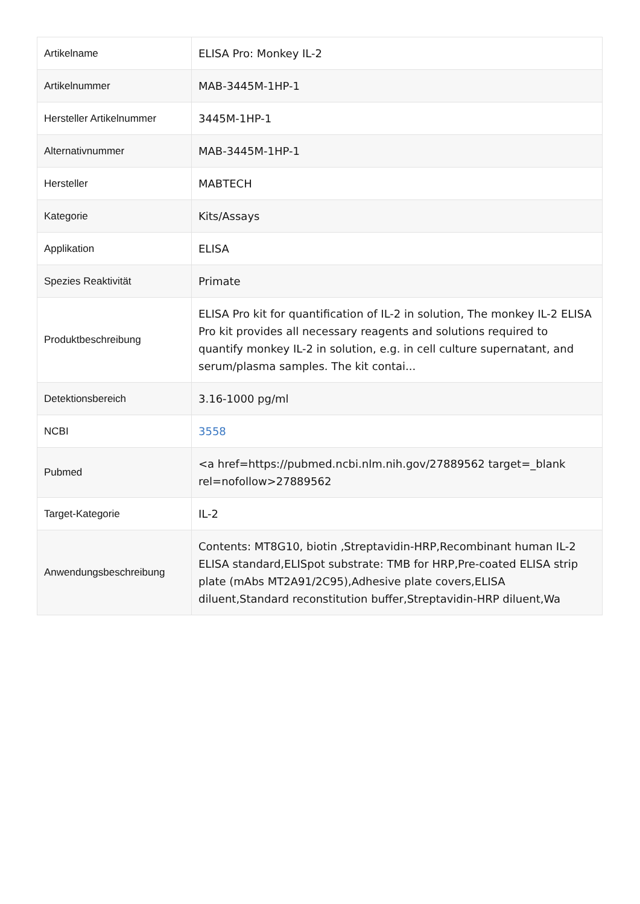| Artikelname | ELISA Pro: Monkey IL-2 |
| Artikelnummer | MAB-3445M-1HP-1 |
| Hersteller Artikelnummer | 3445M-1HP-1 |
| Alternativnummer | MAB-3445M-1HP-1 |
| Hersteller | MABTECH |
| Kategorie | Kits/Assays |
| Applikation | ELISA |
| Spezies Reaktivität | Primate |
| Produktbeschreibung | ELISA Pro kit for quantification of IL-2 in solution, The monkey IL-2 ELISA Pro kit provides all necessary reagents and solutions required to quantify monkey IL-2 in solution, e.g. in cell culture supernatant, and serum/plasma samples. The kit contai... |
| Detektionsbereich | 3.16-1000 pg/ml |
| NCBI | 3558 |
| Pubmed | <a href=https://pubmed.ncbi.nlm.nih.gov/27889562 target=_blank rel=nofollow>27889562 |
| Target-Kategorie | IL-2 |
| Anwendungsbeschreibung | Contents: MT8G10, biotin ,Streptavidin-HRP,Recombinant human IL-2 ELISA standard,ELISpot substrate: TMB for HRP,Pre-coated ELISA strip plate (mAbs MT2A91/2C95),Adhesive plate covers,ELISA diluent,Standard reconstitution buffer,Streptavidin-HRP diluent,Wa |